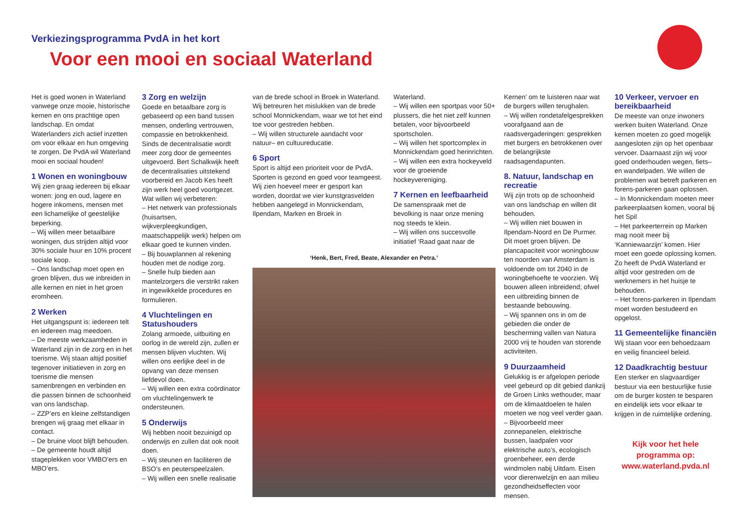Verkiezingsprogramma PvdA in het kort
Voor een mooi en sociaal Waterland
Het is goed wonen in Waterland vanwege onze mooie, historische kernen en ons prachtige open landschap. En omdat Waterlanders zich actief inzetten om voor elkaar en hun omgeving te zorgen. De PvdA wil Waterland mooi en sociaal houden!
1 Wonen en woningbouw
Wij zien graag iedereen bij elkaar wonen: jong en oud, lagere en hogere inkomens, mensen met een lichamelijke of geestelijke beperking.
– Wij willen meer betaalbare woningen, dus strijden altijd voor 30% sociale huur en 10% procent sociale koop.
– Ons landschap moet open en groen blijven, dus we inbreiden in alle kernen en niet in het groen eromheen.
2 Werken
Het uitgangspunt is: iedereen telt en iedereen mag meedoen.
– De meeste werkzaamheden in Waterland zijn in de zorg en in het toerisme. Wij staan altijd positief tegenover initiatieven in zorg en toerisme die mensen samenbrengen en verbinden en die passen binnen de schoonheid van ons landschap.
– ZZP’ers en kleine zelfstandigen brengen wij graag met elkaar in contact.
– De bruine vloot blijft behouden.
– De gemeente houdt altijd stageplekken voor VMBO’ers en MBO’ers.
3 Zorg en welzijn
Goede en betaalbare zorg is gebaseerd op een band tussen mensen, onderling vertrouwen, compassie en betrokkenheid. Sinds de decentralisatie wordt meer zorg door de gemeentes uitgevoerd. Bert Schalkwijk heeft de decentralisaties uitstekend voorbereid en Jacob Kes heeft zijn werk heel goed voortgezet. Wat willen wij verbeteren:
– Het netwerk van professionals (huisartsen, wijkverpleegkundigen, maatschappelijk werk) helpen om elkaar goed te kunnen vinden.
– Bij bouwplannen al rekening houden met de nodige zorg.
– Snelle hulp bieden aan mantelzorgers die verstrikt raken in ingewikkelde procedures en formulieren.
4 Vluchtelingen en Statushouders
Zolang armoede, uitbuiting en oorlog in de wereld zijn, zullen er mensen blijven vluchten. Wij willen ons eerlijke deel in de opvang van deze mensen liefdevol doen.
– Wij willen een extra coördinator om vluchtelingenwerk te ondersteunen.
5 Onderwijs
Wij hebben nooit bezuinigd op onderwijs en zullen dat ook nooit doen.
– Wij steunen en faciliteren de BSO’s en peuterspeelzalen.
– Wij willen een snelle realisatie
van de brede school in Broek in Waterland. Wij betreuren het mislukken van de brede school Monnickendam, waar we tot het eind toe voor gestreden hebben.
– Wij willen structurele aandacht voor natuur– en cultuureducatie.
6 Sport
Sport is altijd een prioriteit voor de PvdA. Sporten is gezond en goed voor teamgeest.
Wij zien hoeveel meer er gesport kan worden, doordat we vier kunstgrasvelden hebben aangelegd in Monnickendam, Ilpendam, Marken en Broek in
Waterland.
– Wij willen een sportpas voor 50+ plussers, die het niet zelf kunnen betalen, voor bijvoorbeeld sportscholen.
– Wij willen het sportcomplex in Monnickendam goed herinrichten.
– Wij willen een extra hockeyveld voor de groeiende hockeyvereniging.
7 Kernen en leefbaarheid
De samenspraak met de bevolking is naar onze mening nog steeds te klein.
– Wij willen ons succesvolle initiatief ‘Raad gaat naar de
‘Henk, Bert, Fred, Beate, Alexander en Petra.’
Kernen’ om te luisteren naar wat de burgers willen terughalen.
– Wij willen rondetafelgesprekken voorafgaand aan de raadsvergaderingen: gesprekken met burgers en betrokkenen over de belangrijkste raadsagendapunten.
8. Natuur, landschap en recreatie
Wij zijn trots op de schoonheid van ons landschap en willen dit behouden.
– Wij willen niet bouwen in Ilpendam-Noord en De Purmer. Dit moet groen blijven. De plancapaciteit voor woningbouw ten noorden van Amsterdam is voldoende om tot 2040 in de woningbehoefte te voorzien. Wij bouwen alleen inbreidend; ofwel een uitbreiding binnen de bestaande bebouwing.
– Wij spannen ons in om de gebieden die onder de bescherming vallen van Natura 2000 vrij te houden van storende activiteiten.
9 Duurzaamheid
Gelukkig is er afgelopen periode veel gebeurd op dit gebied dankzij de Groen Links wethouder, maar om de klimaatdoelen te halen moeten we nog veel verder gaan.
– Bijvoorbeeld meer zonnepanelen, elektrische bussen, laadpalen voor elektrische auto’s, ecologisch groenbeheer, een derde windmolen nabij Uitdam. Eisen voor dierenwelzijn en aan milieu gezondheidseffecten voor mensen.
10 Verkeer, vervoer en bereikbaarheid
De meeste van onze inwoners werken buiten Waterland. Onze kernen moeten zo goed mogelijk aangesloten zijn op het openbaar vervoer. Daarnaast zijn wij voor goed onderhouden wegen, fiets– en wandelpaden. We willen de problemen wat betreft parkeren en forens-parkeren gaan oplossen.
– In Monnickendam moeten meer parkeerplaatsen komen, vooral bij het Spil
– Het parkeerterrein op Marken mag nooit meer bij ‘Kanniewaarzijn’ komen. Hier moet een goede oplossing komen. Zo heeft de PvdA Waterland er altijd voor gestreden om de werknemers in het huisje te behouden.
– Het forens-parkeren in Ilpendam moet worden bestudeerd en opgelost.
11 Gemeentelijke financiën
Wij staan voor een behoedzaam en veilig financieel beleid.
12 Daadkrachtig bestuur
Een sterker en slagvaardiger bestuur via een bestuurlijke fusie om de burger kosten te besparen en eindelijk iets voor elkaar te krijgen in de ruimtelijke ordening.
Kijk voor het hele programma op:
www.waterland.pvda.nl